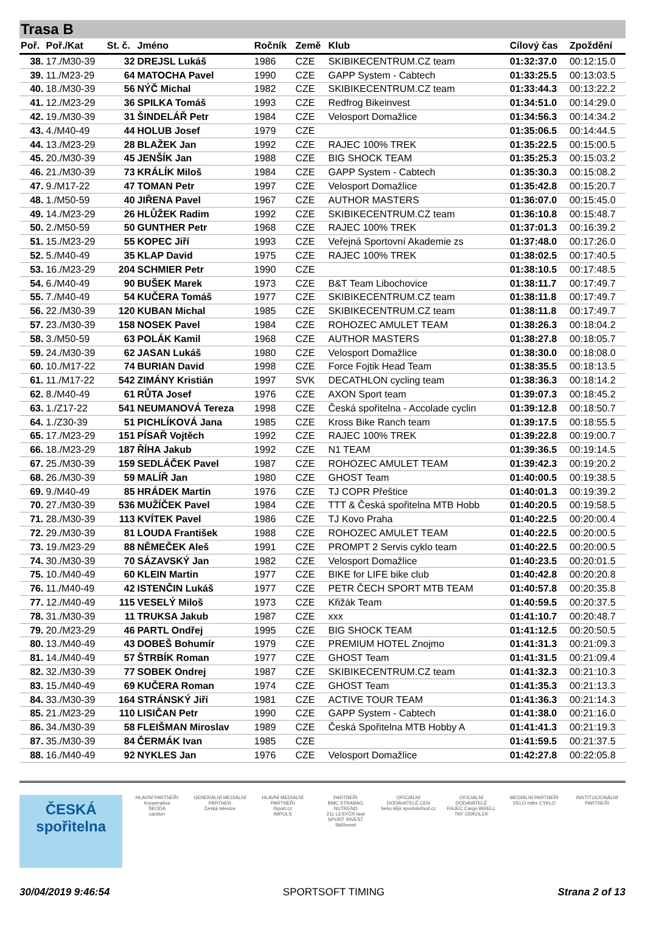Trasa B
| Poř. | Poř./Kat | St. č. | Jméno | Ročník | Země | Klub | Cílový čas | Zpoždění |
| --- | --- | --- | --- | --- | --- | --- | --- | --- |
| 38. | 17./M30-39 | 32 | DREJSL Lukáš | 1986 | CZE | SKIBIKECENTRUM.CZ team | 01:32:37.0 | 00:12:15.0 |
| 39. | 11./M23-29 | 64 | MATOCHA Pavel | 1990 | CZE | GAPP System - Cabtech | 01:33:25.5 | 00:13:03.5 |
| 40. | 18./M30-39 | 56 | NÝČ Michal | 1982 | CZE | SKIBIKECENTRUM.CZ team | 01:33:44.3 | 00:13:22.2 |
| 41. | 12./M23-29 | 36 | SPILKA Tomáš | 1993 | CZE | Redfrog Bikeinvest | 01:34:51.0 | 00:14:29.0 |
| 42. | 19./M30-39 | 31 | ŠINDELÁŘ Petr | 1984 | CZE | Velosport Domažlice | 01:34:56.3 | 00:14:34.2 |
| 43. | 4./M40-49 | 44 | HOLUB Josef | 1979 | CZE | | 01:35:06.5 | 00:14:44.5 |
| 44. | 13./M23-29 | 28 | BLAŽEK Jan | 1992 | CZE | RAJEC 100% TREK | 01:35:22.5 | 00:15:00.5 |
| 45. | 20./M30-39 | 45 | JENŠÍK Jan | 1988 | CZE | BIG SHOCK TEAM | 01:35:25.3 | 00:15:03.2 |
| 46. | 21./M30-39 | 73 | KRÁLÍK Miloš | 1984 | CZE | GAPP System - Cabtech | 01:35:30.3 | 00:15:08.2 |
| 47. | 9./M17-22 | 47 | TOMAN Petr | 1997 | CZE | Velosport Domažlice | 01:35:42.8 | 00:15:20.7 |
| 48. | 1./M50-59 | 40 | JIŘENA Pavel | 1967 | CZE | AUTHOR MASTERS | 01:36:07.0 | 00:15:45.0 |
| 49. | 14./M23-29 | 26 | HLŮŽEK Radim | 1992 | CZE | SKIBIKECENTRUM.CZ team | 01:36:10.8 | 00:15:48.7 |
| 50. | 2./M50-59 | 50 | GUNTHER Petr | 1968 | CZE | RAJEC 100% TREK | 01:37:01.3 | 00:16:39.2 |
| 51. | 15./M23-29 | 55 | KOPEC Jiří | 1993 | CZE | Veřejná Sportovní Akademie zs | 01:37:48.0 | 00:17:26.0 |
| 52. | 5./M40-49 | 35 | KLAP David | 1975 | CZE | RAJEC 100% TREK | 01:38:02.5 | 00:17:40.5 |
| 53. | 16./M23-29 | 204 | SCHMIER Petr | 1990 | CZE | | 01:38:10.5 | 00:17:48.5 |
| 54. | 6./M40-49 | 90 | BUŠEK Marek | 1973 | CZE | B&T Team Libochovice | 01:38:11.7 | 00:17:49.7 |
| 55. | 7./M40-49 | 54 | KUČERA Tomáš | 1977 | CZE | SKIBIKECENTRUM.CZ team | 01:38:11.8 | 00:17:49.7 |
| 56. | 22./M30-39 | 120 | KUBAN Michal | 1985 | CZE | SKIBIKECENTRUM.CZ team | 01:38:11.8 | 00:17:49.7 |
| 57. | 23./M30-39 | 158 | NOSEK Pavel | 1984 | CZE | ROHOZEC AMULET TEAM | 01:38:26.3 | 00:18:04.2 |
| 58. | 3./M50-59 | 63 | POLÁK Kamil | 1968 | CZE | AUTHOR MASTERS | 01:38:27.8 | 00:18:05.7 |
| 59. | 24./M30-39 | 62 | JASAN Lukáš | 1980 | CZE | Velosport Domažlice | 01:38:30.0 | 00:18:08.0 |
| 60. | 10./M17-22 | 74 | BURIAN David | 1998 | CZE | Force Fojtik Head Team | 01:38:35.5 | 00:18:13.5 |
| 61. | 11./M17-22 | 542 | ZIMÁNY Kristián | 1997 | SVK | DECATHLON cycling team | 01:38:36.3 | 00:18:14.2 |
| 62. | 8./M40-49 | 61 | RŮTA Josef | 1976 | CZE | AXON Sport team | 01:39:07.3 | 00:18:45.2 |
| 63. | 1./Z17-22 | 541 | NEUMANOVÁ Tereza | 1998 | CZE | Česká spořitelna - Accolade cyclin | 01:39:12.8 | 00:18:50.7 |
| 64. | 1./Z30-39 | 51 | PICHLÍKOVÁ Jana | 1985 | CZE | Kross Bike Ranch team | 01:39:17.5 | 00:18:55.5 |
| 65. | 17./M23-29 | 151 | PÍSAŘ Vojtěch | 1992 | CZE | RAJEC 100% TREK | 01:39:22.8 | 00:19:00.7 |
| 66. | 18./M23-29 | 187 | ŘÍHA Jakub | 1992 | CZE | N1 TEAM | 01:39:36.5 | 00:19:14.5 |
| 67. | 25./M30-39 | 159 | SEDLÁČEK Pavel | 1987 | CZE | ROHOZEC AMULET TEAM | 01:39:42.3 | 00:19:20.2 |
| 68. | 26./M30-39 | 59 | MALÍŘ Jan | 1980 | CZE | GHOST Team | 01:40:00.5 | 00:19:38.5 |
| 69. | 9./M40-49 | 85 | HRÁDEK Martin | 1976 | CZE | TJ COPR Přeštice | 01:40:01.3 | 00:19:39.2 |
| 70. | 27./M30-39 | 536 | MUŽÍČEK Pavel | 1984 | CZE | TTT & Česká spořitelna MTB Hobb | 01:40:20.5 | 00:19:58.5 |
| 71. | 28./M30-39 | 113 | KVÍTEK Pavel | 1986 | CZE | TJ Kovo Praha | 01:40:22.5 | 00:20:00.4 |
| 72. | 29./M30-39 | 81 | LOUDA František | 1988 | CZE | ROHOZEC AMULET TEAM | 01:40:22.5 | 00:20:00.5 |
| 73. | 19./M23-29 | 88 | NĚMEČEK Aleš | 1991 | CZE | PROMPT 2 Servis cyklo team | 01:40:22.5 | 00:20:00.5 |
| 74. | 30./M30-39 | 70 | SÁZAVSKÝ Jan | 1982 | CZE | Velosport Domažlice | 01:40:23.5 | 00:20:01.5 |
| 75. | 10./M40-49 | 60 | KLEIN Martin | 1977 | CZE | BIKE for LIFE bike club | 01:40:42.8 | 00:20:20.8 |
| 76. | 11./M40-49 | 42 | ISTENČIN Lukáš | 1977 | CZE | PETR ČECH SPORT MTB TEAM | 01:40:57.8 | 00:20:35.8 |
| 77. | 12./M40-49 | 115 | VESELÝ Miloš | 1973 | CZE | Křižák Team | 01:40:59.5 | 00:20:37.5 |
| 78. | 31./M30-39 | 11 | TRUKSA Jakub | 1987 | CZE | xxx | 01:41:10.7 | 00:20:48.7 |
| 79. | 20./M23-29 | 46 | PARTL Ondřej | 1995 | CZE | BIG SHOCK TEAM | 01:41:12.5 | 00:20:50.5 |
| 80. | 13./M40-49 | 43 | DOBEŠ Bohumír | 1979 | CZE | PREMIUM HOTEL Znojmo | 01:41:31.3 | 00:21:09.3 |
| 81. | 14./M40-49 | 57 | ŠTRBÍK Roman | 1977 | CZE | GHOST Team | 01:41:31.5 | 00:21:09.4 |
| 82. | 32./M30-39 | 77 | SOBEK Ondrej | 1987 | CZE | SKIBIKECENTRUM.CZ team | 01:41:32.3 | 00:21:10.3 |
| 83. | 15./M40-49 | 69 | KUČERA Roman | 1974 | CZE | GHOST Team | 01:41:35.3 | 00:21:13.3 |
| 84. | 33./M30-39 | 164 | STRÁNSKÝ Jiří | 1981 | CZE | ACTIVE TOUR TEAM | 01:41:36.3 | 00:21:14.3 |
| 85. | 21./M23-29 | 110 | LISIČAN Petr | 1990 | CZE | GAPP System - Cabtech | 01:41:38.0 | 00:21:16.0 |
| 86. | 34./M30-39 | 58 | FLEIŠMAN Miroslav | 1989 | CZE | Česká Spořitelna MTB Hobby A | 01:41:41.3 | 00:21:19.3 |
| 87. | 35./M30-39 | 84 | ČERMÁK Ivan | 1985 | CZE | | 01:41:59.5 | 00:21:37.5 |
| 88. | 16./M40-49 | 92 | NYKLES Jan | 1976 | CZE | Velosport Domažlice | 01:42:27.8 | 00:22:05.8 |
ČESKÁ spořitelna
HLAVNÍ PARTNEŘI
Kooperativa
ŠKODA
cardion
GENERÁLNÍ MEDIÁLNÍ PARTNER
Česká televize
HLAVNÍ MEDIÁLNÍ PARTNEŘI
iSport.cz
IMPULS
PARTNEŘI
BMC STRABAG NUTREND
211 LESYČR lawi
SPORT INVEST SkiResort
OFICIÁLNÍ DODAVATELÉ CEN
beko kilpi sportobchod.cz
OFICIÁLNÍ DODAVATELÉ
RAJEC Cargo BIRELL TKF ODKOLEK
MEDIÁLNÍ PARTNEŘI
VELO mtbs CYKLO
INSTITUCIONÁLNÍ PARTNEŘI
30/04/2019 9:46:54 SPORTSOFT TIMING Strana 2 of 13